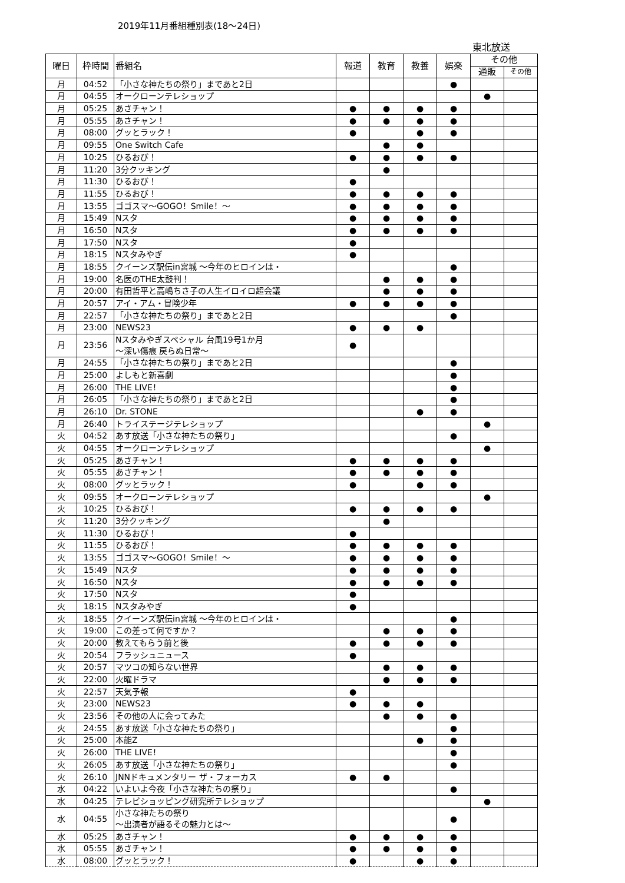2019年11月番組種別表(18～24日)
東北放送
| 曜日 | 枠時間 | 番組名 | 報道 | 教育 | 教養 | 娯楽 | その他 | |
| --- | --- | --- | --- | --- | --- | --- | --- | --- |
| | | | | | | | 通販 | その他 |
| 月 | 04:52 | 「小さな神たちの祭り」まであと2日 | | | | ● | | |
| 月 | 04:55 | オークローンテレショップ | | | | | ● | |
| 月 | 05:25 | あさチャン！ | ● | ● | ● | ● | | |
| 月 | 05:55 | あさチャン！ | ● | ● | ● | ● | | |
| 月 | 08:00 | グッとラック！ | ● | | ● | ● | | |
| 月 | 09:55 | One Switch Cafe | | ● | ● | | | |
| 月 | 10:25 | ひるおび！ | ● | ● | ● | ● | | |
| 月 | 11:20 | 3分クッキング | | ● | | | | |
| 月 | 11:30 | ひるおび！ | ● | | | | | |
| 月 | 11:55 | ひるおび！ | ● | ● | ● | ● | | |
| 月 | 13:55 | ゴゴスマ～GOGO！Smile！～ | ● | ● | ● | ● | | |
| 月 | 15:49 | Nスタ | ● | ● | ● | ● | | |
| 月 | 16:50 | Nスタ | ● | ● | ● | ● | | |
| 月 | 17:50 | Nスタ | ● | | | | | |
| 月 | 18:15 | Nスタみやぎ | ● | | | | | |
| 月 | 18:55 | クイーンズ駅伝in宮城 ～今年のヒロインは・ | | | | ● | | |
| 月 | 19:00 | 名医のTHE太鼓判！ | | ● | ● | ● | | |
| 月 | 20:00 | 有田哲平と高嶋ちさ子の人生イロイロ超会議 | | ● | ● | ● | | |
| 月 | 20:57 | アイ・アム・冒険少年 | ● | ● | ● | ● | | |
| 月 | 22:57 | 「小さな神たちの祭り」まであと2日 | | | | ● | | |
| 月 | 23:00 | NEWS23 | ● | ● | ● | | | |
| 月 | 23:56 | Nスタみやぎスペシャル 台風19号1か月 ～深い傷痕 戻らぬ日常～ | ● | | | | | |
| 月 | 24:55 | 「小さな神たちの祭り」まであと2日 | | | | ● | | |
| 月 | 25:00 | よしもと新喜劇 | | | | ● | | |
| 月 | 26:00 | THE LIVE！ | | | | ● | | |
| 月 | 26:05 | 「小さな神たちの祭り」まであと2日 | | | | ● | | |
| 月 | 26:10 | Dr. STONE | | | ● | ● | | |
| 月 | 26:40 | トライステージテレショップ | | | | | ● | |
| 火 | 04:52 | あす放送「小さな神たちの祭り」 | | | | ● | | |
| 火 | 04:55 | オークローンテレショップ | | | | | ● | |
| 火 | 05:25 | あさチャン！ | ● | ● | ● | ● | | |
| 火 | 05:55 | あさチャン！ | ● | ● | ● | ● | | |
| 火 | 08:00 | グッとラック！ | ● | | ● | ● | | |
| 火 | 09:55 | オークローンテレショップ | | | | | ● | |
| 火 | 10:25 | ひるおび！ | ● | ● | ● | ● | | |
| 火 | 11:20 | 3分クッキング | | ● | | | | |
| 火 | 11:30 | ひるおび！ | ● | | | | | |
| 火 | 11:55 | ひるおび！ | ● | ● | ● | ● | | |
| 火 | 13:55 | ゴゴスマ～GOGO！Smile！～ | ● | ● | ● | ● | | |
| 火 | 15:49 | Nスタ | ● | ● | ● | ● | | |
| 火 | 16:50 | Nスタ | ● | ● | ● | ● | | |
| 火 | 17:50 | Nスタ | ● | | | | | |
| 火 | 18:15 | Nスタみやぎ | ● | | | | | |
| 火 | 18:55 | クイーンズ駅伝in宮城 ～今年のヒロインは・ | | | | ● | | |
| 火 | 19:00 | この差って何ですか？ | | ● | ● | ● | | |
| 火 | 20:00 | 教えてもらう前と後 | ● | ● | ● | ● | | |
| 火 | 20:54 | フラッシュニュース | ● | | | | | |
| 火 | 20:57 | マツコの知らない世界 | | ● | ● | ● | | |
| 火 | 22:00 | 火曜ドラマ | | ● | ● | ● | | |
| 火 | 22:57 | 天気予報 | ● | | | | | |
| 火 | 23:00 | NEWS23 | ● | ● | ● | | | |
| 火 | 23:56 | その他の人に会ってみた | | ● | ● | ● | | |
| 火 | 24:55 | あす放送「小さな神たちの祭り」 | | | | ● | | |
| 火 | 25:00 | 本能Z | | | ● | ● | | |
| 火 | 26:00 | THE LIVE！ | | | | ● | | |
| 火 | 26:05 | あす放送「小さな神たちの祭り」 | | | | ● | | |
| 火 | 26:10 | JNNドキュメンタリー ザ・フォーカス | ● | ● | | | | |
| 水 | 04:22 | いよいよ今夜「小さな神たちの祭り」 | | | | ● | | |
| 水 | 04:25 | テレビショッピング研究所テレショップ | | | | | ● | |
| 水 | 04:55 | 小さな神たちの祭り ～出演者が語るその魅力とは～ | | | | ● | | |
| 水 | 05:25 | あさチャン！ | ● | ● | ● | ● | | |
| 水 | 05:55 | あさチャン！ | ● | ● | ● | ● | | |
| 水 | 08:00 | グッとラック！ | ● | | ● | ● | | |